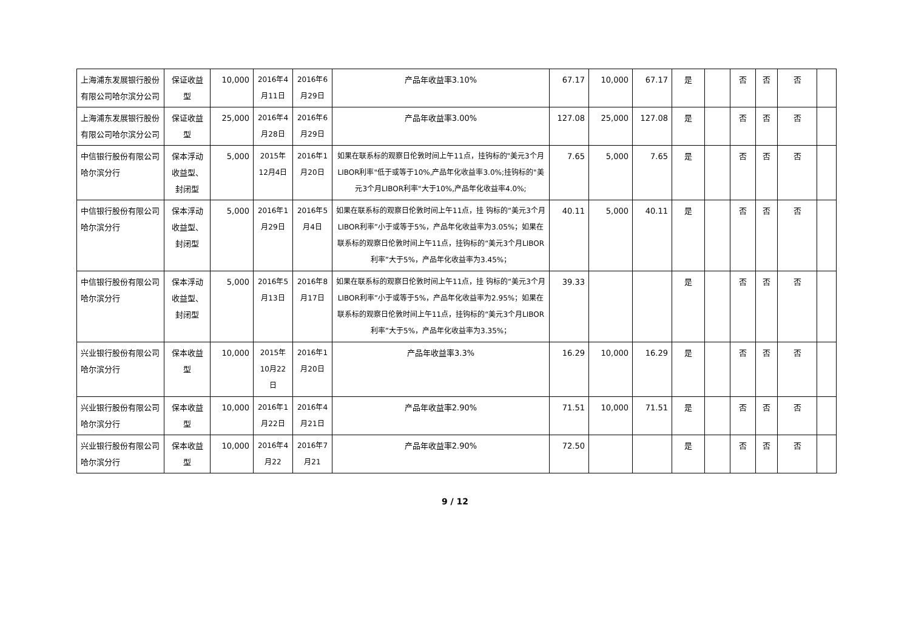| 上海浦东发展银行股份有限公司哈尔滨分公司 | 保证收益型 | 10,000 | 2016年4月11日 | 2016年6月29日 | 产品年收益率3.10% | 67.17 | 10,000 | 67.17 | 是 | | 否 | 否 | 否 | |
| 上海浦东发展银行股份有限公司哈尔滨分公司 | 保证收益型 | 25,000 | 2016年4月28日 | 2016年6月29日 | 产品年收益率3.00% | 127.08 | 25,000 | 127.08 | 是 | | 否 | 否 | 否 | |
| 中信银行股份有限公司哈尔滨分行 | 保本浮动收益型、封闭型 | 5,000 | 2015年12月4日 | 2016年1月20日 | 如果在联系标的观察日伦敦时间上午11点，挂钩标的"美元3个月LIBOR利率"低于或等于10%,产品年化收益率3.0%;挂钩标的"美元3个月LIBOR利率"大于10%,产品年化收益率4.0%; | 7.65 | 5,000 | 7.65 | 是 | | 否 | 否 | 否 | |
| 中信银行股份有限公司哈尔滨分行 | 保本浮动收益型、封闭型 | 5,000 | 2016年1月29日 | 2016年5月4日 | 如果在联系标的观察日伦敦时间上午11点，挂 钩标的“美元3个月LIBOR利率”小于或等于5%，产品年化收益率为3.05%；如果在联系标的观察日伦敦时间上午11点，挂钩标的“美元3个月LIBOR利率”大于5%，产品年化收益率为3.45%； | 40.11 | 5,000 | 40.11 | 是 | | 否 | 否 | 否 | |
| 中信银行股份有限公司哈尔滨分行 | 保本浮动收益型、封闭型 | 5,000 | 2016年5月13日 | 2016年8月17日 | 如果在联系标的观察日伦敦时间上午11点，挂 钩标的“美元3个月LIBOR利率”小于或等于5%，产品年化收益率为2.95%；如果在联系标的观察日伦敦时间上午11点，挂钩标的“美元3个月LIBOR利率”大于5%，产品年化收益率为3.35%； | 39.33 | | | 是 | | 否 | 否 | 否 | |
| 兴业银行股份有限公司哈尔滨分行 | 保本收益型 | 10,000 | 2015年10月22日 | 2016年1月20日 | 产品年收益率3.3% | 16.29 | 10,000 | 16.29 | 是 | | 否 | 否 | 否 | |
| 兴业银行股份有限公司哈尔滨分行 | 保本收益型 | 10,000 | 2016年1月22日 | 2016年4月21日 | 产品年收益率2.90% | 71.51 | 10,000 | 71.51 | 是 | | 否 | 否 | 否 | |
| 兴业银行股份有限公司哈尔滨分行 | 保本收益型 | 10,000 | 2016年4月22 | 2016年7月21 | 产品年收益率2.90% | 72.50 | | | 是 | | 否 | 否 | 否 | |
9 / 12